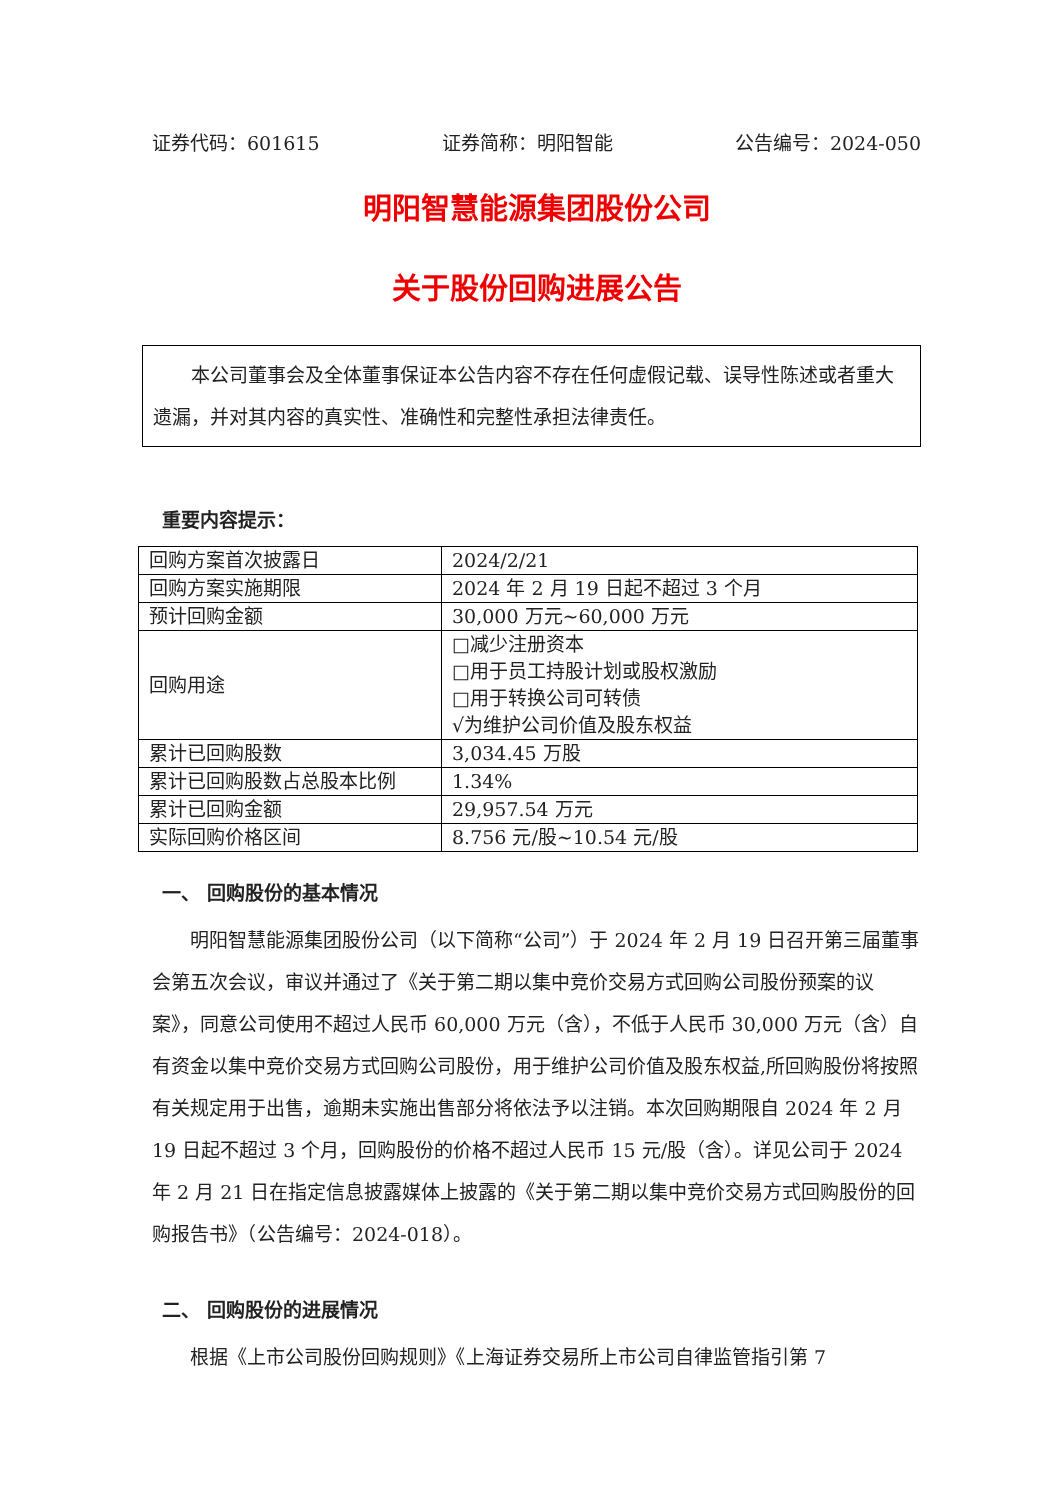证券代码：601615 证券简称：明阳智能 公告编号：2024-050
明阳智慧能源集团股份公司
关于股份回购进展公告
本公司董事会及全体董事保证本公告内容不存在任何虚假记载、误导性陈述或者重大遗漏，并对其内容的真实性、准确性和完整性承担法律责任。
重要内容提示：
| 回购方案首次披露日 | 2024/2/21 |
| 回购方案实施期限 | 2024 年 2 月 19 日起不超过 3 个月 |
| 预计回购金额 | 30,000 万元~60,000 万元 |
| 回购用途 | □减少注册资本 □用于员工持股计划或股权激励 □用于转换公司可转债 √为维护公司价值及股东权益 |
| 累计已回购股数 | 3,034.45 万股 |
| 累计已回购股数占总股本比例 | 1.34% |
| 累计已回购金额 | 29,957.54 万元 |
| 实际回购价格区间 | 8.756 元/股~10.54 元/股 |
一、 回购股份的基本情况
明阳智慧能源集团股份公司（以下简称“公司”）于 2024 年 2 月 19 日召开第三届董事会第五次会议，审议并通过了《关于第二期以集中竞价交易方式回购公司股份预案的议案》，同意公司使用不超过人民币 60,000 万元（含），不低于人民币 30,000 万元（含）自有资金以集中竞价交易方式回购公司股份，用于维护公司价值及股东权益,所回购股份将按照有关规定用于出售，逾期未实施出售部分将依法予以注销。本次回购期限自 2024 年 2 月 19 日起不超过 3 个月，回购股份的价格不超过人民币 15 元/股（含）。详见公司于 2024 年 2 月 21 日在指定信息披露媒体上披露的《关于第二期以集中竞价交易方式回购股份的回购报告书》（公告编号：2024-018）。
二、 回购股份的进展情况
根据《上市公司股份回购规则》《上海证券交易所上市公司自律监管指引第 7